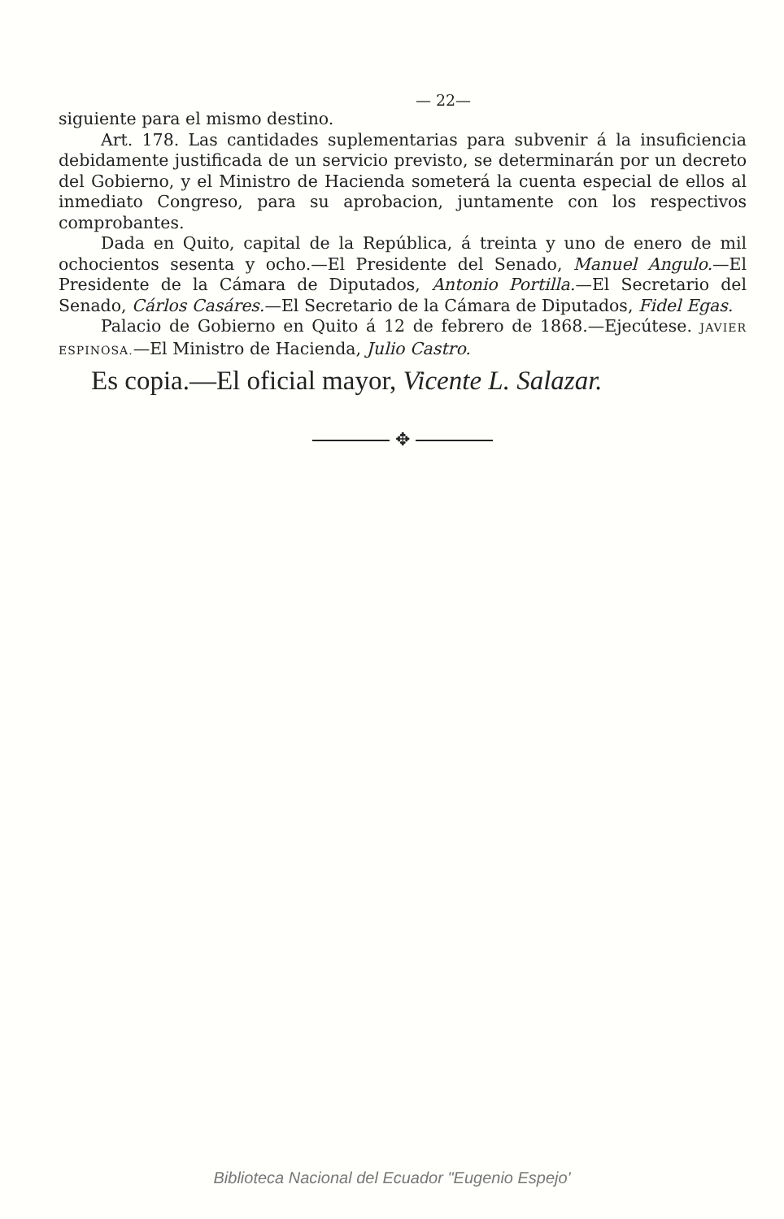— 22—
siguiente para el mismo destino.
Art. 178. Las cantidades suplementarias para subvenir á la insuficiencia debidamente justificada de un servicio previsto, se determinarán por un decreto del Gobierno, y el Ministro de Hacienda someterá la cuenta especial de ellos al inmediato Congreso, para su aprobacion, juntamente con los respectivos comprobantes.
Dada en Quito, capital de la República, á treinta y uno de enero de mil ochocientos sesenta y ocho.—El Presidente del Senado, Manuel Angulo.—El Presidente de la Cámara de Diputados, Antonio Portilla.—El Secretario del Senado, Cárlos Casáres.—El Secretario de la Cámara de Diputados, Fidel Egas.
Palacio de Gobierno en Quito á 12 de febrero de 1868.—Ejecútese. JAVIER ESPINOSA.—El Ministro de Hacienda, Julio Castro.
Es copia.—El oficial mayor, Vicente L. Salazar.
✥
Biblioteca Nacional del Ecuador "Eugenio Espejo'